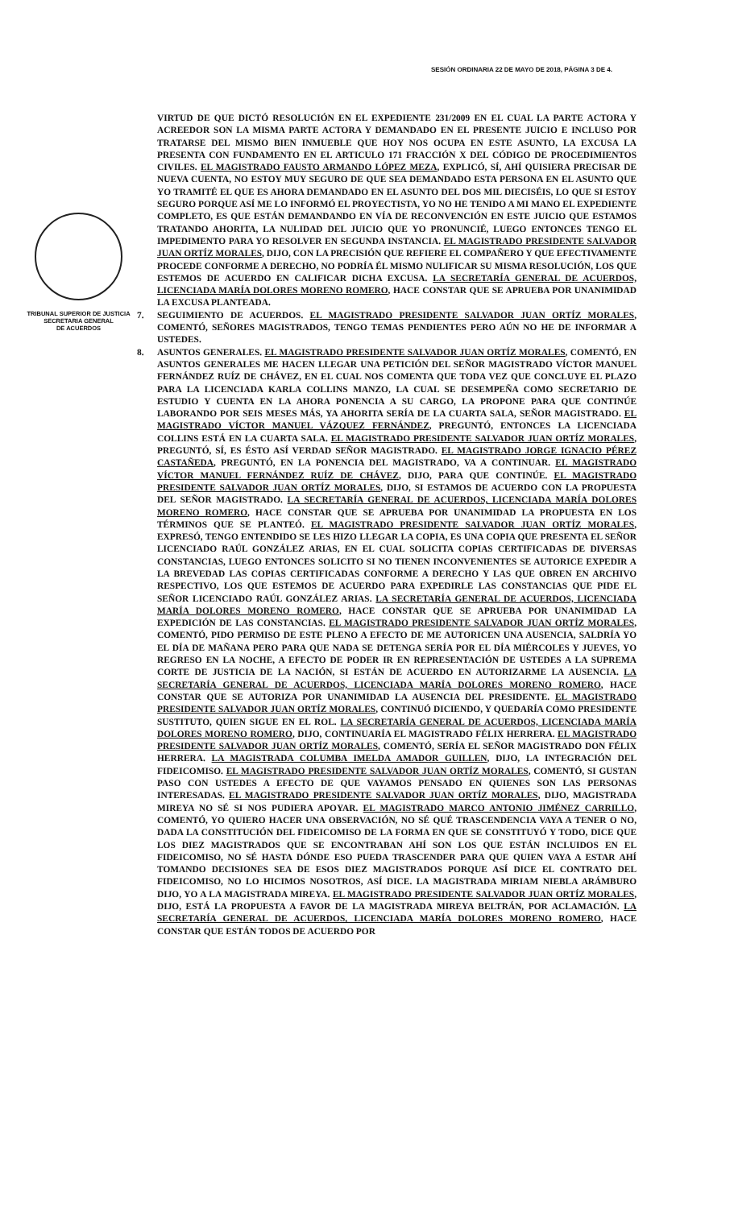SESIÓN ORDINARIA 22 DE MAYO DE 2018, PÁGINA 3 DE 4.
TRIBUNAL SUPERIOR DE JUSTICIA
SECRETARIA GENERAL
DE ACUERDOS
VIRTUD DE QUE DICTÓ RESOLUCIÓN EN EL EXPEDIENTE 231/2009 EN EL CUAL LA PARTE ACTORA Y ACREEDOR SON LA MISMA PARTE ACTORA Y DEMANDADO EN EL PRESENTE JUICIO E INCLUSO POR TRATARSE DEL MISMO BIEN INMUEBLE QUE HOY NOS OCUPA EN ESTE ASUNTO, LA EXCUSA LA PRESENTA CON FUNDAMENTO EN EL ARTICULO 171 FRACCIÓN X DEL CÓDIGO DE PROCEDIMIENTOS CIVILES. EL MAGISTRADO FAUSTO ARMANDO LÓPEZ MEZA, EXPLICÓ, SÍ, AHÍ QUISIERA PRECISAR DE NUEVA CUENTA, NO ESTOY MUY SEGURO DE QUE SEA DEMANDADO ESTA PERSONA EN EL ASUNTO QUE YO TRAMITÉ EL QUE ES AHORA DEMANDADO EN EL ASUNTO DEL DOS MIL DIECISÉIS, LO QUE SI ESTOY SEGURO PORQUE ASÍ ME LO INFORMÓ EL PROYECTISTA, YO NO HE TENIDO A MI MANO EL EXPEDIENTE COMPLETO, ES QUE ESTÁN DEMANDANDO EN VÍA DE RECONVENCIÓN EN ESTE JUICIO QUE ESTAMOS TRATANDO AHORITA, LA NULIDAD DEL JUICIO QUE YO PRONUNCIÉ, LUEGO ENTONCES TENGO EL IMPEDIMENTO PARA YO RESOLVER EN SEGUNDA INSTANCIA. EL MAGISTRADO PRESIDENTE SALVADOR JUAN ORTÍZ MORALES, DIJO, CON LA PRECISIÓN QUE REFIERE EL COMPAÑERO Y QUE EFECTIVAMENTE PROCEDE CONFORME A DERECHO, NO PODRÍA ÉL MISMO NULIFICAR SU MISMA RESOLUCIÓN, LOS QUE ESTEMOS DE ACUERDO EN CALIFICAR DICHA EXCUSA. LA SECRETARÍA GENERAL DE ACUERDOS, LICENCIADA MARÍA DOLORES MORENO ROMERO, HACE CONSTAR QUE SE APRUEBA POR UNANIMIDAD LA EXCUSA PLANTEADA.
7. SEGUIMIENTO DE ACUERDOS. EL MAGISTRADO PRESIDENTE SALVADOR JUAN ORTÍZ MORALES, COMENTÓ, SEÑORES MAGISTRADOS, TENGO TEMAS PENDIENTES PERO AÚN NO HE DE INFORMAR A USTEDES.
8. ASUNTOS GENERALES. EL MAGISTRADO PRESIDENTE SALVADOR JUAN ORTÍZ MORALES, COMENTÓ, EN ASUNTOS GENERALES ME HACEN LLEGAR UNA PETICIÓN DEL SEÑOR MAGISTRADO VÍCTOR MANUEL FERNÁNDEZ RUÍZ DE CHÁVEZ, EN EL CUAL NOS COMENTA QUE TODA VEZ QUE CONCLUYE EL PLAZO PARA LA LICENCIADA KARLA COLLINS MANZO, LA CUAL SE DESEMPEÑA COMO SECRETARIO DE ESTUDIO Y CUENTA EN LA AHORA PONENCIA A SU CARGO, LA PROPONE PARA QUE CONTINÚE LABORANDO POR SEIS MESES MÁS, YA AHORITA SERÍA DE LA CUARTA SALA, SEÑOR MAGISTRADO. EL MAGISTRADO VÍCTOR MANUEL VÁZQUEZ FERNÁNDEZ, PREGUNTÓ, ENTONCES LA LICENCIADA COLLINS ESTÁ EN LA CUARTA SALA. EL MAGISTRADO PRESIDENTE SALVADOR JUAN ORTÍZ MORALES, PREGUNTÓ, SÍ, ES ÉSTO ASÍ VERDAD SEÑOR MAGISTRADO. EL MAGISTRADO JORGE IGNACIO PÉREZ CASTAÑEDA, PREGUNTÓ, EN LA PONENCIA DEL MAGISTRADO, VA A CONTINUAR. EL MAGISTRADO VÍCTOR MANUEL FERNÁNDEZ RUÍZ DE CHÁVEZ, DIJO, PARA QUE CONTINÚE. EL MAGISTRADO PRESIDENTE SALVADOR JUAN ORTÍZ MORALES, DIJO, SI ESTAMOS DE ACUERDO CON LA PROPUESTA DEL SEÑOR MAGISTRADO. LA SECRETARÍA GENERAL DE ACUERDOS, LICENCIADA MARÍA DOLORES MORENO ROMERO, HACE CONSTAR QUE SE APRUEBA POR UNANIMIDAD LA PROPUESTA EN LOS TÉRMINOS QUE SE PLANTEÓ. EL MAGISTRADO PRESIDENTE SALVADOR JUAN ORTÍZ MORALES, EXPRESÓ, TENGO ENTENDIDO SE LES HIZO LLEGAR LA COPIA, ES UNA COPIA QUE PRESENTA EL SEÑOR LICENCIADO RAÚL GONZÁLEZ ARIAS, EN EL CUAL SOLICITA COPIAS CERTIFICADAS DE DIVERSAS CONSTANCIAS, LUEGO ENTONCES SOLICITO SI NO TIENEN INCONVENIENTES SE AUTORICE EXPEDIR A LA BREVEDAD LAS COPIAS CERTIFICADAS CONFORME A DERECHO Y LAS QUE OBREN EN ARCHIVO RESPECTIVO, LOS QUE ESTEMOS DE ACUERDO PARA EXPEDIRLE LAS CONSTANCIAS QUE PIDE EL SEÑOR LICENCIADO RAÚL GONZÁLEZ ARIAS. LA SECRETARÍA GENERAL DE ACUERDOS, LICENCIADA MARÍA DOLORES MORENO ROMERO, HACE CONSTAR QUE SE APRUEBA POR UNANIMIDAD LA EXPEDICIÓN DE LAS CONSTANCIAS. EL MAGISTRADO PRESIDENTE SALVADOR JUAN ORTÍZ MORALES, COMENTÓ, PIDO PERMISO DE ESTE PLENO A EFECTO DE ME AUTORICEN UNA AUSENCIA, SALDRÍA YO EL DÍA DE MAÑANA PERO PARA QUE NADA SE DETENGA SERÍA POR EL DÍA MIÉRCOLES Y JUEVES, YO REGRESO EN LA NOCHE, A EFECTO DE PODER IR EN REPRESENTACIÓN DE USTEDES A LA SUPREMA CORTE DE JUSTICIA DE LA NACIÓN, SI ESTÁN DE ACUERDO EN AUTORIZARME LA AUSENCIA. LA SECRETARÍA GENERAL DE ACUERDOS, LICENCIADA MARÍA DOLORES MORENO ROMERO, HACE CONSTAR QUE SE AUTORIZA POR UNANIMIDAD LA AUSENCIA DEL PRESIDENTE. EL MAGISTRADO PRESIDENTE SALVADOR JUAN ORTÍZ MORALES, CONTINUÓ DICIENDO, Y QUEDARÍA COMO PRESIDENTE SUSTITUTO, QUIEN SIGUE EN EL ROL. LA SECRETARÍA GENERAL DE ACUERDOS, LICENCIADA MARÍA DOLORES MORENO ROMERO, DIJO, CONTINUARÍA EL MAGISTRADO FÉLIX HERRERA. EL MAGISTRADO PRESIDENTE SALVADOR JUAN ORTÍZ MORALES, COMENTÓ, SERÍA EL SEÑOR MAGISTRADO DON FÉLIX HERRERA. LA MAGISTRADA COLUMBA IMELDA AMADOR GUILLEN, DIJO, LA INTEGRACIÓN DEL FIDEICOMISO. EL MAGISTRADO PRESIDENTE SALVADOR JUAN ORTÍZ MORALES, COMENTÓ, SI GUSTAN PASO CON USTEDES A EFECTO DE QUE VAYAMOS PENSADO EN QUIENES SON LAS PERSONAS INTERESADAS. EL MAGISTRADO PRESIDENTE SALVADOR JUAN ORTÍZ MORALES, DIJO, MAGISTRADA MIREYA NO SÉ SI NOS PUDIERA APOYAR. EL MAGISTRADO MARCO ANTONIO JIMÉNEZ CARRILLO, COMENTÓ, YO QUIERO HACER UNA OBSERVACIÓN, NO SÉ QUÉ TRASCENDENCIA VAYA A TENER O NO, DADA LA CONSTITUCIÓN DEL FIDEICOMISO DE LA FORMA EN QUE SE CONSTITUYÓ Y TODO, DICE QUE LOS DIEZ MAGISTRADOS QUE SE ENCONTRABAN AHÍ SON LOS QUE ESTÁN INCLUIDOS EN EL FIDEICOMISO, NO SÉ HASTA DÓNDE ESO PUEDA TRASCENDER PARA QUE QUIEN VAYA A ESTAR AHÍ TOMANDO DECISIONES SEA DE ESOS DIEZ MAGISTRADOS PORQUE ASÍ DICE EL CONTRATO DEL FIDEICOMISO, NO LO HICIMOS NOSOTROS, ASÍ DICE. LA MAGISTRADA MIRIAM NIEBLA ARÁMBURO DIJO, YO A LA MAGISTRADA MIREYA. EL MAGISTRADO PRESIDENTE SALVADOR JUAN ORTÍZ MORALES, DIJO, ESTÁ LA PROPUESTA A FAVOR DE LA MAGISTRADA MIREYA BELTRÁN, POR ACLAMACIÓN. LA SECRETARÍA GENERAL DE ACUERDOS, LICENCIADA MARÍA DOLORES MORENO ROMERO, HACE CONSTAR QUE ESTÁN TODOS DE ACUERDO POR